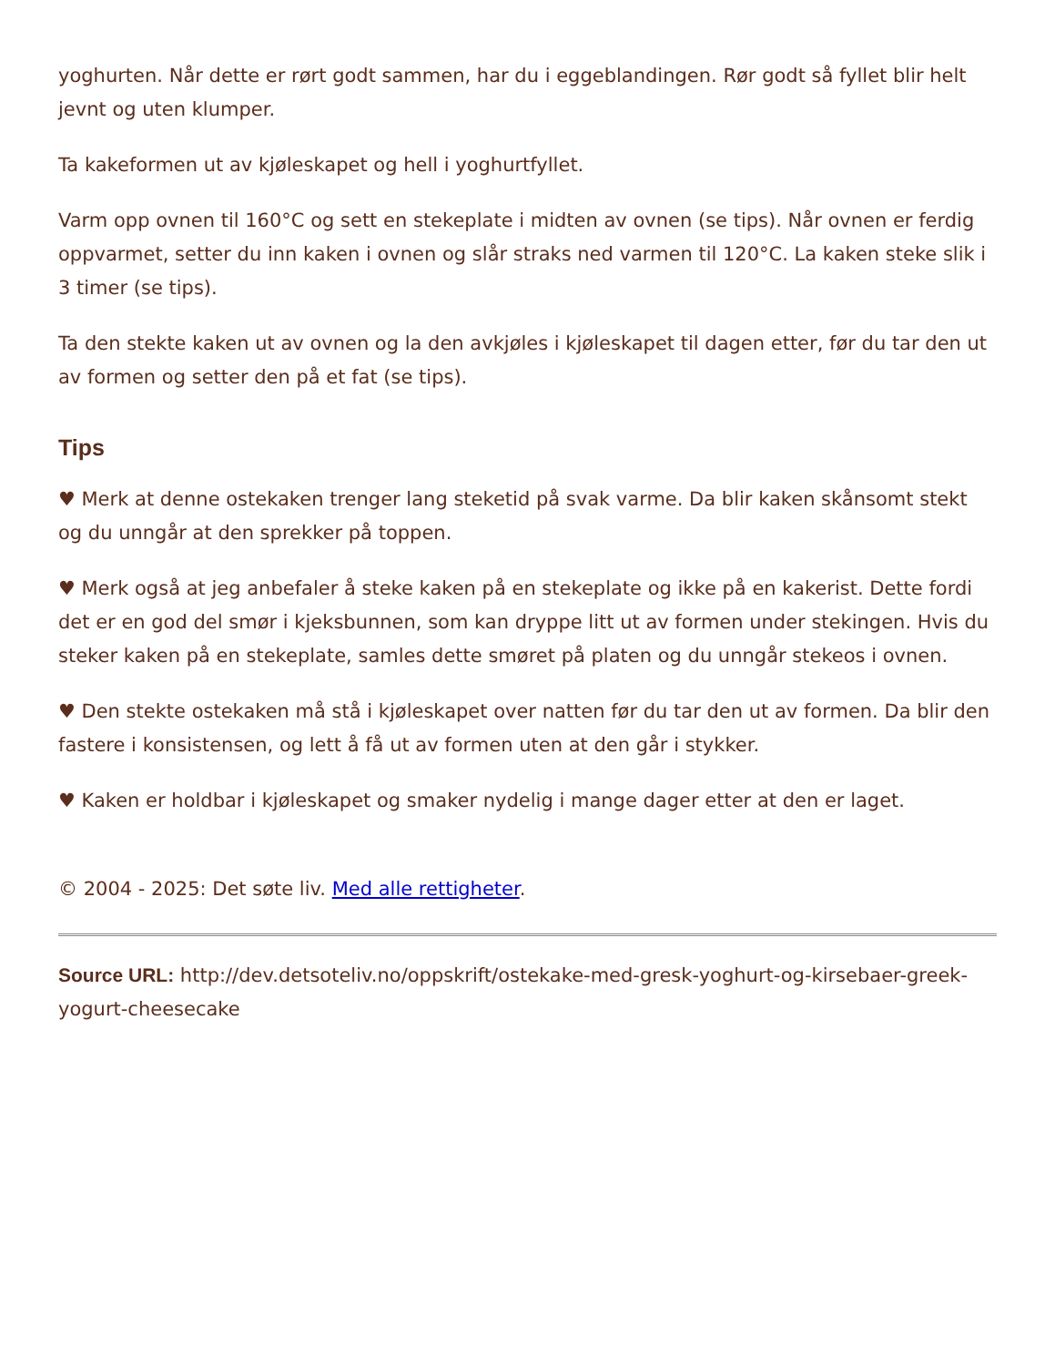yoghurten. Når dette er rørt godt sammen, har du i eggeblandingen. Rør godt så fyllet blir helt jevnt og uten klumper.
Ta kakeformen ut av kjøleskapet og hell i yoghurtfyllet.
Varm opp ovnen til 160°C og sett en stekeplate i midten av ovnen (se tips). Når ovnen er ferdig oppvarmet, setter du inn kaken i ovnen og slår straks ned varmen til 120°C. La kaken steke slik i 3 timer (se tips).
Ta den stekte kaken ut av ovnen og la den avkjøles i kjøleskapet til dagen etter, før du tar den ut av formen og setter den på et fat (se tips).
Tips
♥ Merk at denne ostekaken trenger lang steketid på svak varme. Da blir kaken skånsomt stekt og du unngår at den sprekker på toppen.
♥ Merk også at jeg anbefaler å steke kaken på en stekeplate og ikke på en kakerist. Dette fordi det er en god del smør i kjeksbunnen, som kan dryppe litt ut av formen under stekingen. Hvis du steker kaken på en stekeplate, samles dette smøret på platen og du unngår stekeos i ovnen.
♥ Den stekte ostekaken må stå i kjøleskapet over natten før du tar den ut av formen. Da blir den fastere i konsistensen, og lett å få ut av formen uten at den går i stykker.
♥ Kaken er holdbar i kjøleskapet og smaker nydelig i mange dager etter at den er laget.
© 2004 - 2025: Det søte liv. Med alle rettigheter.
Source URL: http://dev.detsoteliv.no/oppskrift/ostekake-med-gresk-yoghurt-og-kirsebaer-greek-yogurt-cheesecake